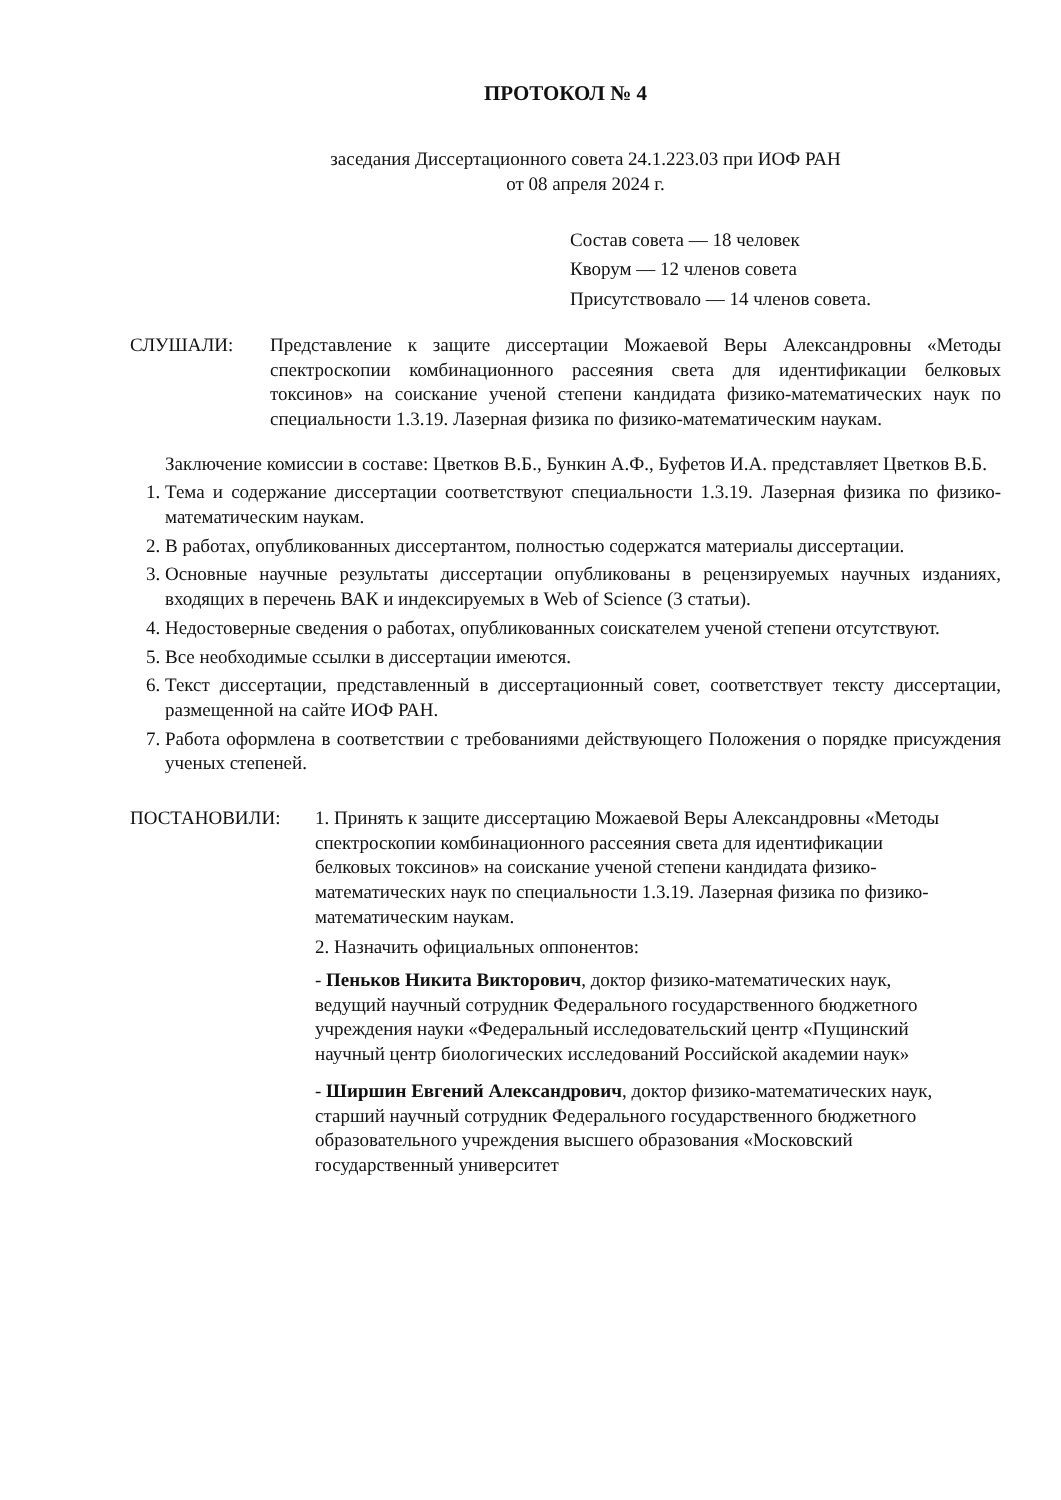ПРОТОКОЛ № 4
заседания Диссертационного совета 24.1.223.03 при ИОФ РАН
от 08 апреля 2024 г.
Состав совета — 18 человек
Кворум — 12 членов совета
Присутствовало — 14 членов совета.
СЛУШАЛИ: Представление к защите диссертации Можаевой Веры Александровны «Методы спектроскопии комбинационного рассеяния света для идентификации белковых токсинов» на соискание ученой степени кандидата физико-математических наук по специальности 1.3.19. Лазерная физика по физико-математическим наукам.
Заключение комиссии в составе: Цветков В.Б., Бункин А.Ф., Буфетов И.А. представляет Цветков В.Б.
1. Тема и содержание диссертации соответствуют специальности 1.3.19. Лазерная физика по физико-математическим наукам.
2. В работах, опубликованных диссертантом, полностью содержатся материалы диссертации.
3. Основные научные результаты диссертации опубликованы в рецензируемых научных изданиях, входящих в перечень ВАК и индексируемых в Web of Science (3 статьи).
4. Недостоверные сведения о работах, опубликованных соискателем ученой степени отсутствуют.
5. Все необходимые ссылки в диссертации имеются.
6. Текст диссертации, представленный в диссертационный совет, соответствует тексту диссертации, размещенной на сайте ИОФ РАН.
7. Работа оформлена в соответствии с требованиями действующего Положения о порядке присуждения ученых степеней.
ПОСТАНОВИЛИ: 1. Принять к защите диссертацию Можаевой Веры Александровны «Методы спектроскопии комбинационного рассеяния света для идентификации белковых токсинов» на соискание ученой степени кандидата физико-математических наук по специальности 1.3.19. Лазерная физика по физико-математическим наукам.
2. Назначить официальных оппонентов:
- Пеньков Никита Викторович, доктор физико-математических наук, ведущий научный сотрудник Федерального государственного бюджетного учреждения науки «Федеральный исследовательский центр «Пущинский научный центр биологических исследований Российской академии наук»
- Ширшин Евгений Александрович, доктор физико-математических наук, старший научный сотрудник Федерального государственного бюджетного образовательного учреждения высшего образования «Московский государственный университет